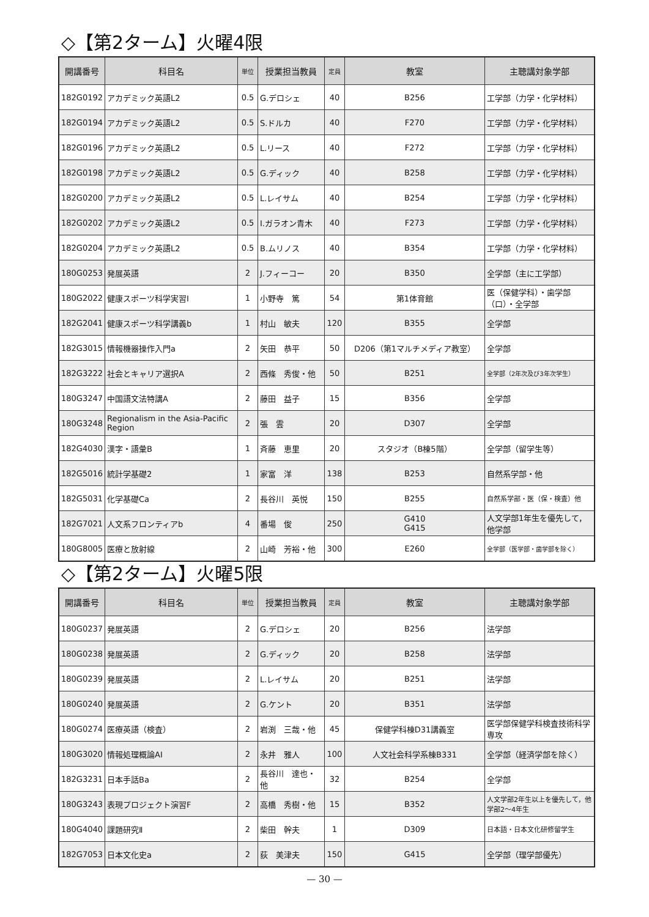◇【第2ターム】火曜4限
| 開講番号 | 科目名 | 単位 | 授業担当教員 | 定員 | 教室 | 主聴講対象学部 |
| --- | --- | --- | --- | --- | --- | --- |
| 182G0192 | アカデミック英語L2 | 0.5 | G.デロシェ | 40 | B256 | 工学部（力学・化学材料） |
| 182G0194 | アカデミック英語L2 | 0.5 | S.ドルカ | 40 | F270 | 工学部（力学・化学材料） |
| 182G0196 | アカデミック英語L2 | 0.5 | L.リース | 40 | F272 | 工学部（力学・化学材料） |
| 182G0198 | アカデミック英語L2 | 0.5 | G.ディック | 40 | B258 | 工学部（力学・化学材料） |
| 182G0200 | アカデミック英語L2 | 0.5 | L.レイサム | 40 | B254 | 工学部（力学・化学材料） |
| 182G0202 | アカデミック英語L2 | 0.5 | I.ガラオン青木 | 40 | F273 | 工学部（力学・化学材料） |
| 182G0204 | アカデミック英語L2 | 0.5 | B.ムリノス | 40 | B354 | 工学部（力学・化学材料） |
| 180G0253 | 発展英語 | 2 | J.フィーコー | 20 | B350 | 全学部（主に工学部） |
| 180G2022 | 健康スポーツ科学実習Ⅰ | 1 | 小野寺 篤 | 54 | 第1体育館 | 医（保健学科）・歯学部（口）・全学部 |
| 182G2041 | 健康スポーツ科学講義b | 1 | 村山 敏夫 | 120 | B355 | 全学部 |
| 182G3015 | 情報機器操作入門a | 2 | 矢田 恭平 | 50 | D206（第1マルチメディア教室） | 全学部 |
| 182G3222 | 社会とキャリア選択A | 2 | 西條 秀俊・他 | 50 | B251 | 全学部（2年次及び3年次学生） |
| 180G3247 | 中国語文法特講A | 2 | 藤田 益子 | 15 | B356 | 全学部 |
| 180G3248 | Regionalism in the Asia-Pacific Region | 2 | 張 雲 | 20 | D307 | 全学部 |
| 182G4030 | 漢字・語彙B | 1 | 斉藤 恵里 | 20 | スタジオ（B棟5階） | 全学部（留学生等） |
| 182G5016 | 統計学基礎2 | 1 | 家富 洋 | 138 | B253 | 自然系学部・他 |
| 182G5031 | 化学基礎Ca | 2 | 長谷川 英悦 | 150 | B255 | 自然系学部・医（保・検査）他 |
| 182G7021 | 人文系フロンティアb | 4 | 番場 俊 | 250 | G410 G415 | 人文学部1年生を優先して，他学部 |
| 180G8005 | 医療と放射線 | 2 | 山崎 芳裕・他 | 300 | E260 | 全学部（医学部・歯学部を除く） |
◇【第2ターム】火曜5限
| 開講番号 | 科目名 | 単位 | 授業担当教員 | 定員 | 教室 | 主聴講対象学部 |
| --- | --- | --- | --- | --- | --- | --- |
| 180G0237 | 発展英語 | 2 | G.デロシェ | 20 | B256 | 法学部 |
| 180G0238 | 発展英語 | 2 | G.ディック | 20 | B258 | 法学部 |
| 180G0239 | 発展英語 | 2 | L.レイサム | 20 | B251 | 法学部 |
| 180G0240 | 発展英語 | 2 | G.ケント | 20 | B351 | 法学部 |
| 180G0274 | 医療英語（検査） | 2 | 岩渕 三哉・他 | 45 | 保健学科棟D31講義室 | 医学部保健学科検査技術科学専攻 |
| 180G3020 | 情報処理概論AⅠ | 2 | 永井 雅人 | 100 | 人文社会科学系棟B331 | 全学部（経済学部を除く） |
| 182G3231 | 日本手話Ba | 2 | 長谷川 達也・他 | 32 | B254 | 全学部 |
| 180G3243 | 表現プロジェクト演習F | 2 | 高橋 秀樹・他 | 15 | B352 | 人文学部2年生以上を優先して，他学部2～4年生 |
| 180G4040 | 課題研究Ⅱ | 2 | 柴田 幹夫 | 1 | D309 | 日本語・日本文化研修留学生 |
| 182G7053 | 日本文化史a | 2 | 荻 美津夫 | 150 | G415 | 全学部（理学部優先） |
— 30 —